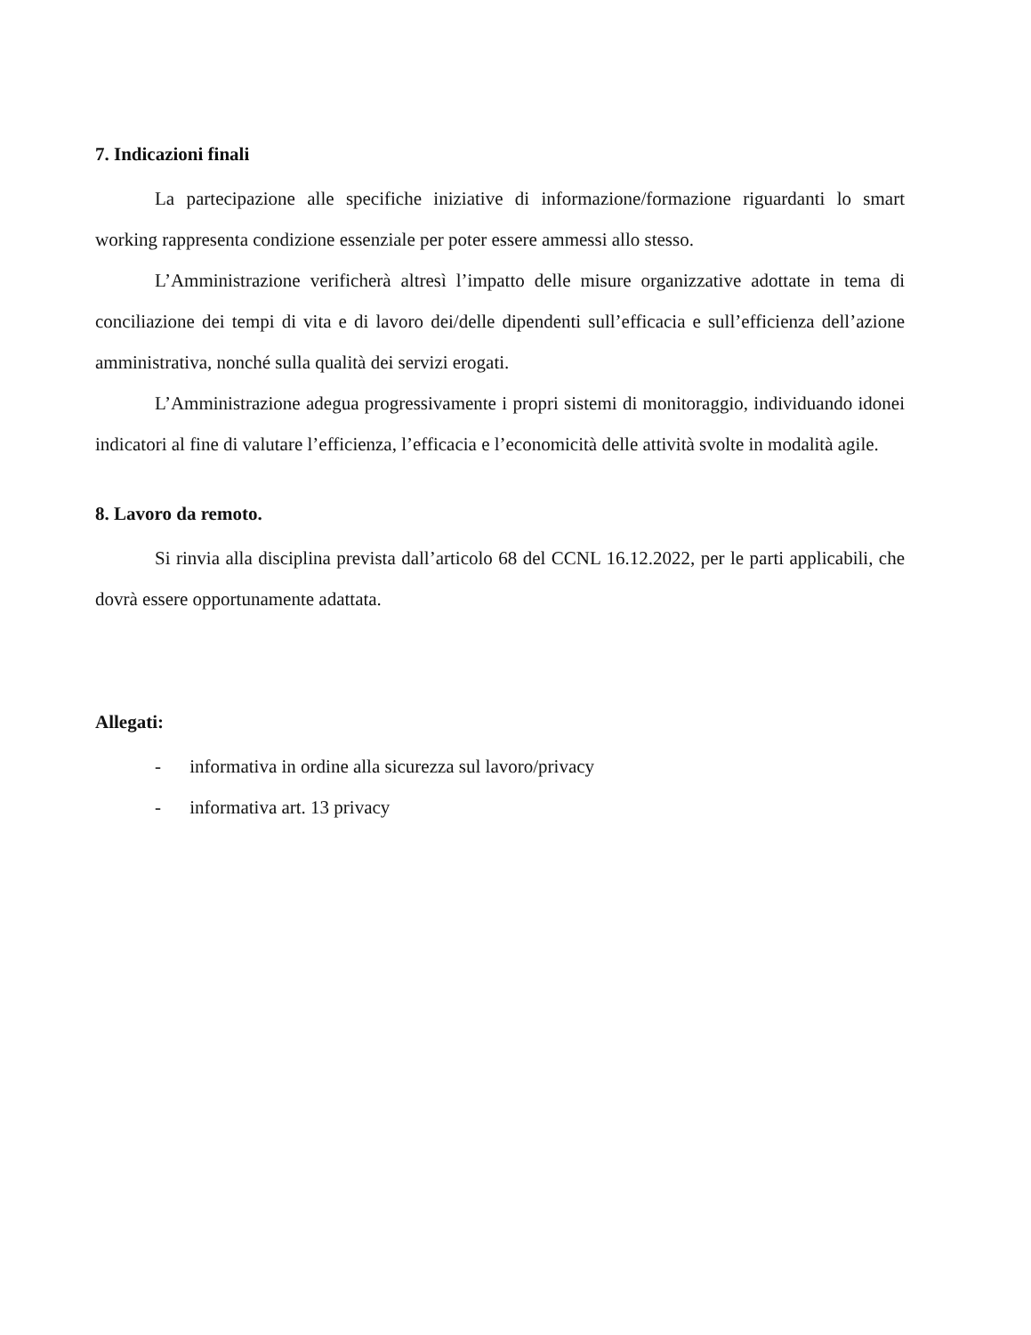7. Indicazioni finali
La partecipazione alle specifiche iniziative di informazione/formazione riguardanti lo smart working rappresenta condizione essenziale per poter essere ammessi allo stesso.
L’Amministrazione verificherà altresì l’impatto delle misure organizzative adottate in tema di conciliazione dei tempi di vita e di lavoro dei/delle dipendenti sull’efficacia e sull’efficienza dell’azione amministrativa, nonché sulla qualità dei servizi erogati.
L’Amministrazione adegua progressivamente i propri sistemi di monitoraggio, individuando idonei indicatori al fine di valutare l’efficienza, l’efficacia e l’economicità delle attività svolte in modalità agile.
8. Lavoro da remoto.
Si rinvia alla disciplina prevista dall’articolo 68 del CCNL 16.12.2022, per le parti applicabili, che dovrà essere opportunamente adattata.
Allegati:
- informativa in ordine alla sicurezza sul lavoro/privacy
- informativa art. 13 privacy